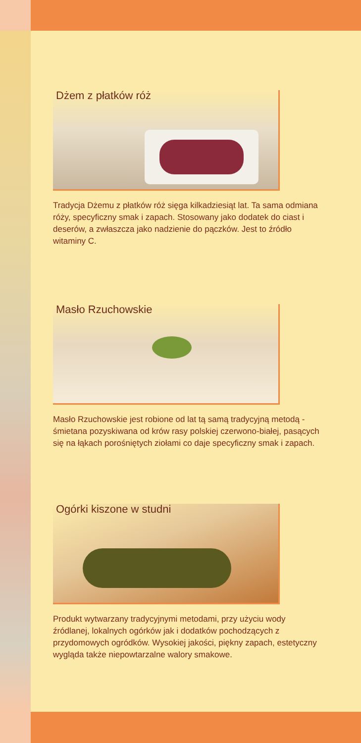Dżem z płatków róż
Tradycja Dżemu z płatków róż sięga kilkadziesiąt lat. Ta sama odmiana róży, specyficzny smak i zapach. Stosowany jako dodatek do ciast i deserów, a zwłaszcza jako nadzienie do pączków. Jest to źródło witaminy C.
Masło Rzuchowskie
Masło Rzuchowskie jest robione od lat tą samą tradycyjną metodą - śmietana pozyskiwana od krów rasy polskiej czerwono-białej, pasących się na łąkach porośniętych ziołami co daje specyficzny smak i zapach.
Ogórki kiszone w studni
Produkt wytwarzany tradycyjnymi metodami, przy użyciu wody źródlanej, lokalnych ogórków jak i dodatków pochodzących z przydomowych ogródków. Wysokiej jakości, piękny zapach, estetyczny wygląda także niepowtarzalne walory smakowe.